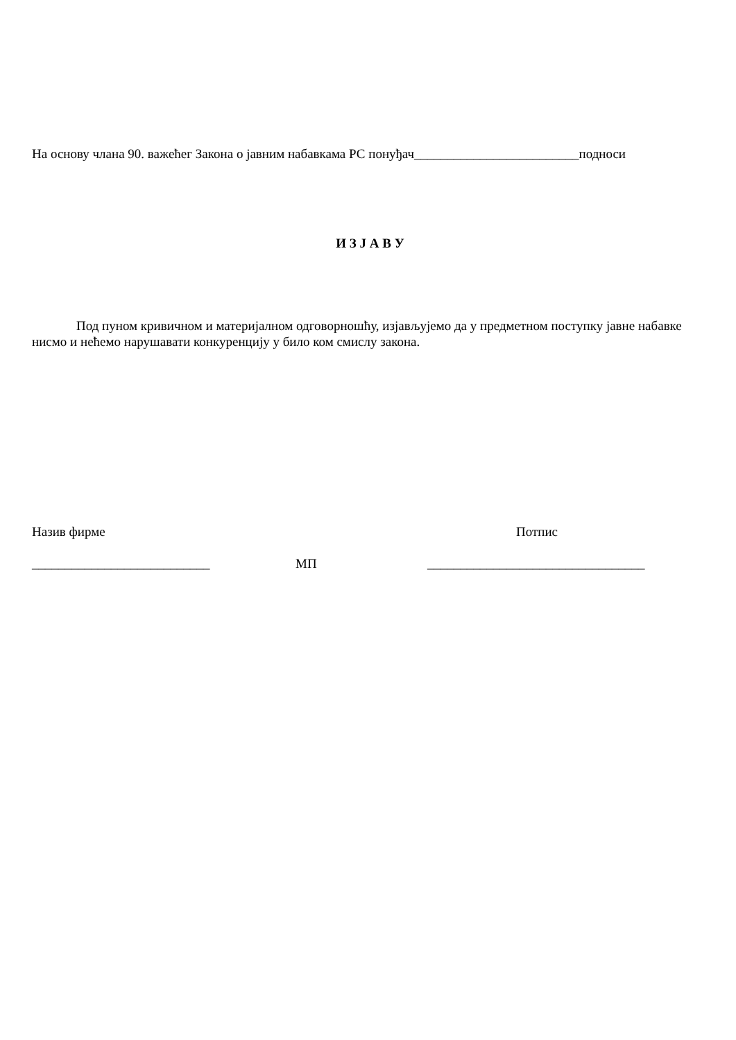На основу члана 90. важећег Закона о јавним набавкама РС понуђач_________________________подноси
И З Ј А В У
Под пуном кривичном и материјалном одговорношћу, изјављујемо да у предметном поступку јавне набавке нисмо и нећемо нарушавати конкуренцију у било ком смислу закона.
Назив фирме Потпис
___________________________ МП _________________________________